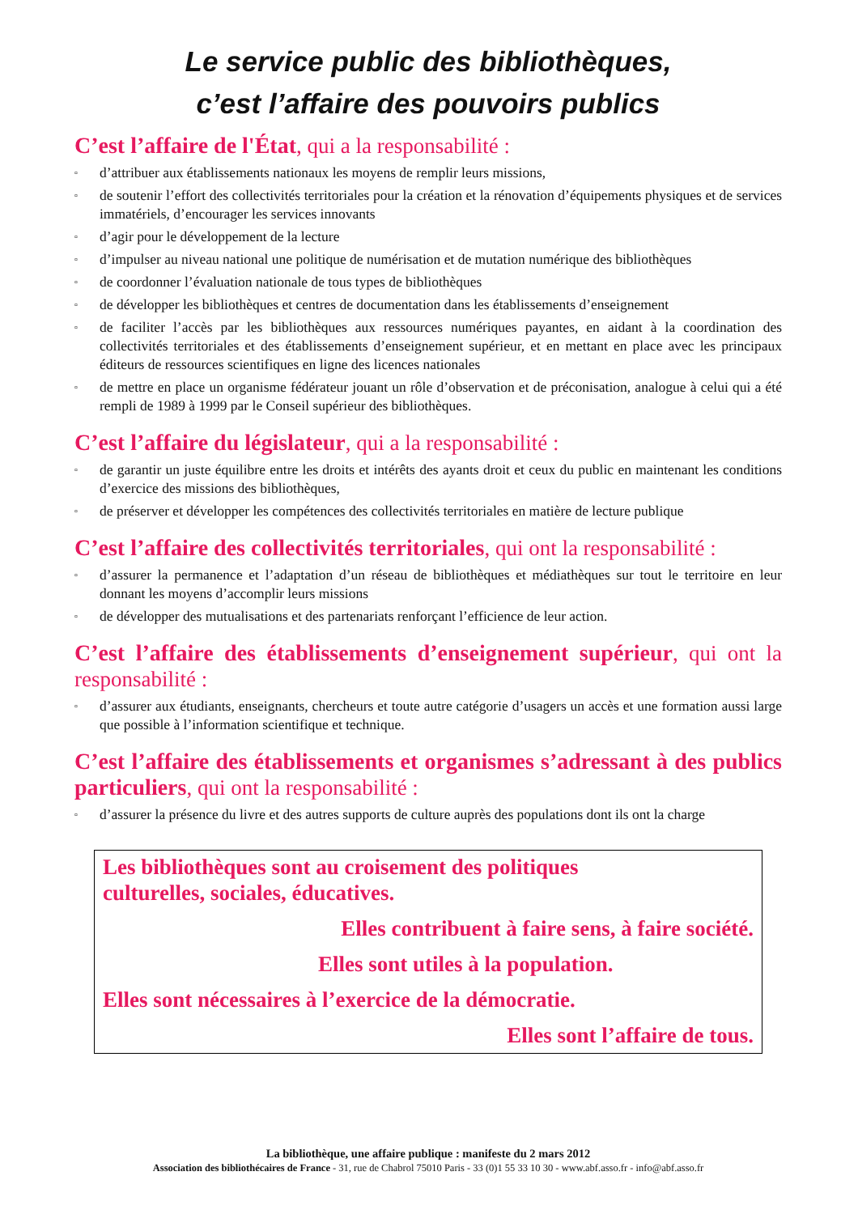Le service public des bibliothèques,
c’est l’affaire des pouvoirs publics
C’est l’affaire de l'État, qui a la responsabilité :
▫ d’attribuer aux établissements nationaux les moyens de remplir leurs missions,
▫ de soutenir l’effort des collectivités territoriales pour la création et la rénovation d’équipements physiques et de services immatériels, d’encourager les services innovants
▫ d’agir pour le développement de la lecture
▫ d’impulser au niveau national une politique de numérisation et de mutation numérique des bibliothèques
▫ de coordonner l’évaluation nationale de tous types de bibliothèques
▫ de développer les bibliothèques et centres de documentation dans les établissements d’enseignement
▫ de faciliter l’accès par les bibliothèques aux ressources numériques payantes, en aidant à la coordination des collectivités territoriales et des établissements d’enseignement supérieur, et en mettant en place avec les principaux éditeurs de ressources scientifiques en ligne des licences nationales
▫ de mettre en place un organisme fédérateur jouant un rôle d’observation et de préconisation, analogue à celui qui a été rempli de 1989 à 1999 par le Conseil supérieur des bibliothèques.
C’est l’affaire du législateur, qui a la responsabilité :
▫ de garantir un juste équilibre entre les droits et intérêts des ayants droit et ceux du public en maintenant les conditions d’exercice des missions des bibliothèques,
▫ de préserver et développer les compétences des collectivités territoriales en matière de lecture publique
C’est l’affaire des collectivités territoriales, qui ont la responsabilité :
▫ d’assurer la permanence et l’adaptation d’un réseau de bibliothèques et médiathèques sur tout le territoire en leur donnant les moyens d’accomplir leurs missions
▫ de développer des mutualisations et des partenariats renforçant l’efficience de leur action.
C’est l’affaire des établissements d’enseignement supérieur, qui ont la responsabilité :
▫ d’assurer aux étudiants, enseignants, chercheurs et toute autre catégorie d’usagers un accès et une formation aussi large que possible à l’information scientifique et technique.
C’est l’affaire des établissements et organismes s’adressant à des publics particuliers, qui ont la responsabilité :
▫ d’assurer la présence du livre et des autres supports de culture auprès des populations dont ils ont la charge
Les bibliothèques sont au croisement des politiques
culturelles, sociales, éducatives.
Elles contribuent à faire sens, à faire société.
Elles sont utiles à la population.
Elles sont nécessaires à l’exercice de la démocratie.
Elles sont l’affaire de tous.
La bibliothèque, une affaire publique : manifeste du 2 mars 2012
Association des bibliothécaires de France - 31, rue de Chabrol 75010 Paris - 33 (0)1 55 33 10 30 - www.abf.asso.fr - info@abf.asso.fr